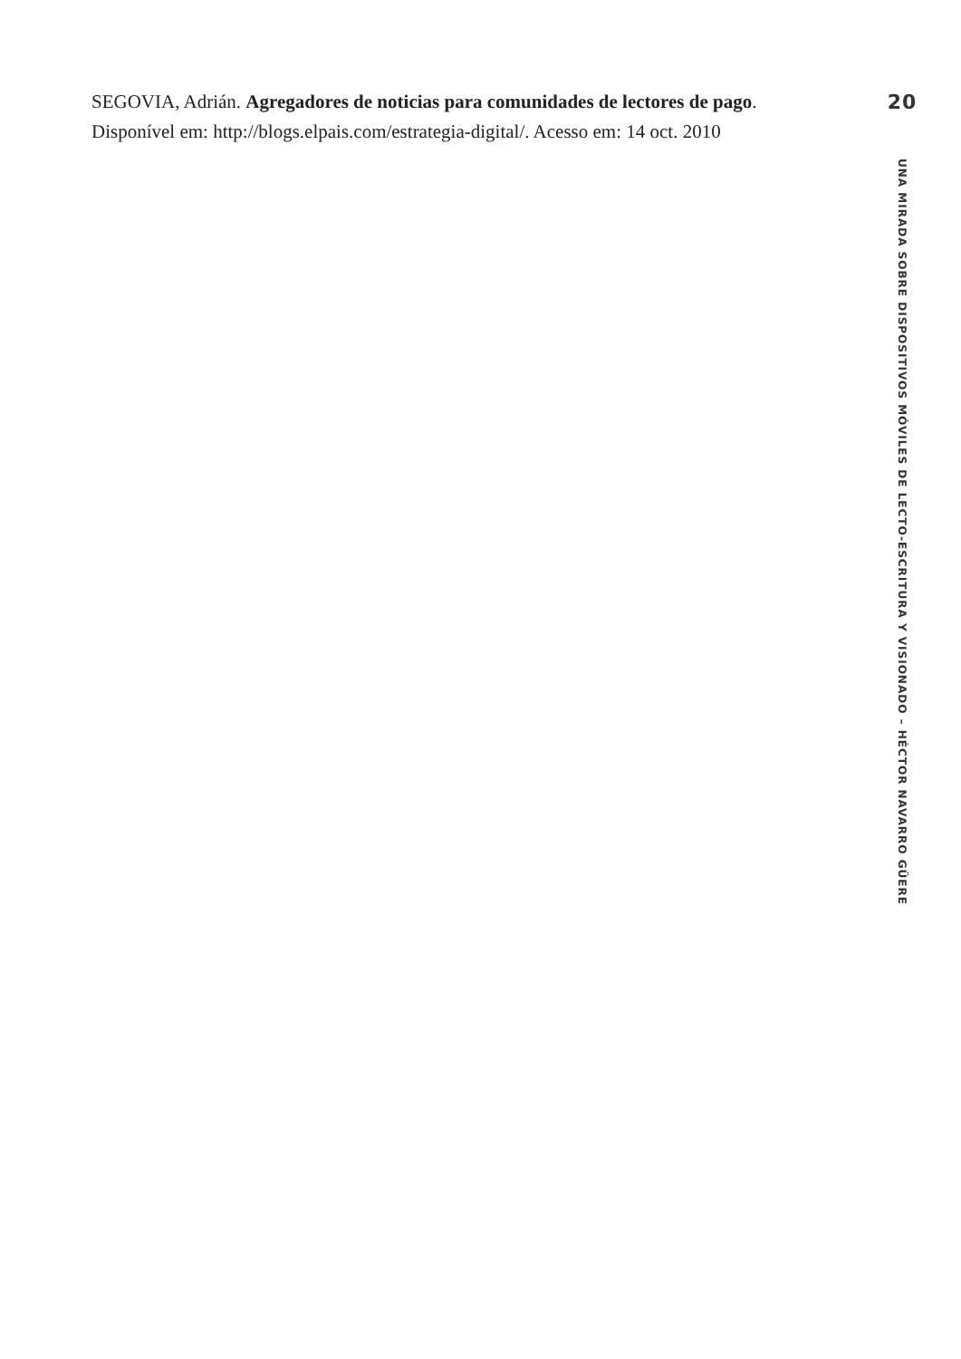SEGOVIA, Adrián. Agregadores de noticias para comunidades de lectores de pago. Disponível em: http://blogs.elpais.com/estrategia-digital/. Acesso em: 14 oct. 2010
20
UNA MIRADA SOBRE DISPOSITIVOS MÓVILES DE LECTO-ESCRITURA Y VISIONADO – HÉCTOR NAVARRO GÜERE